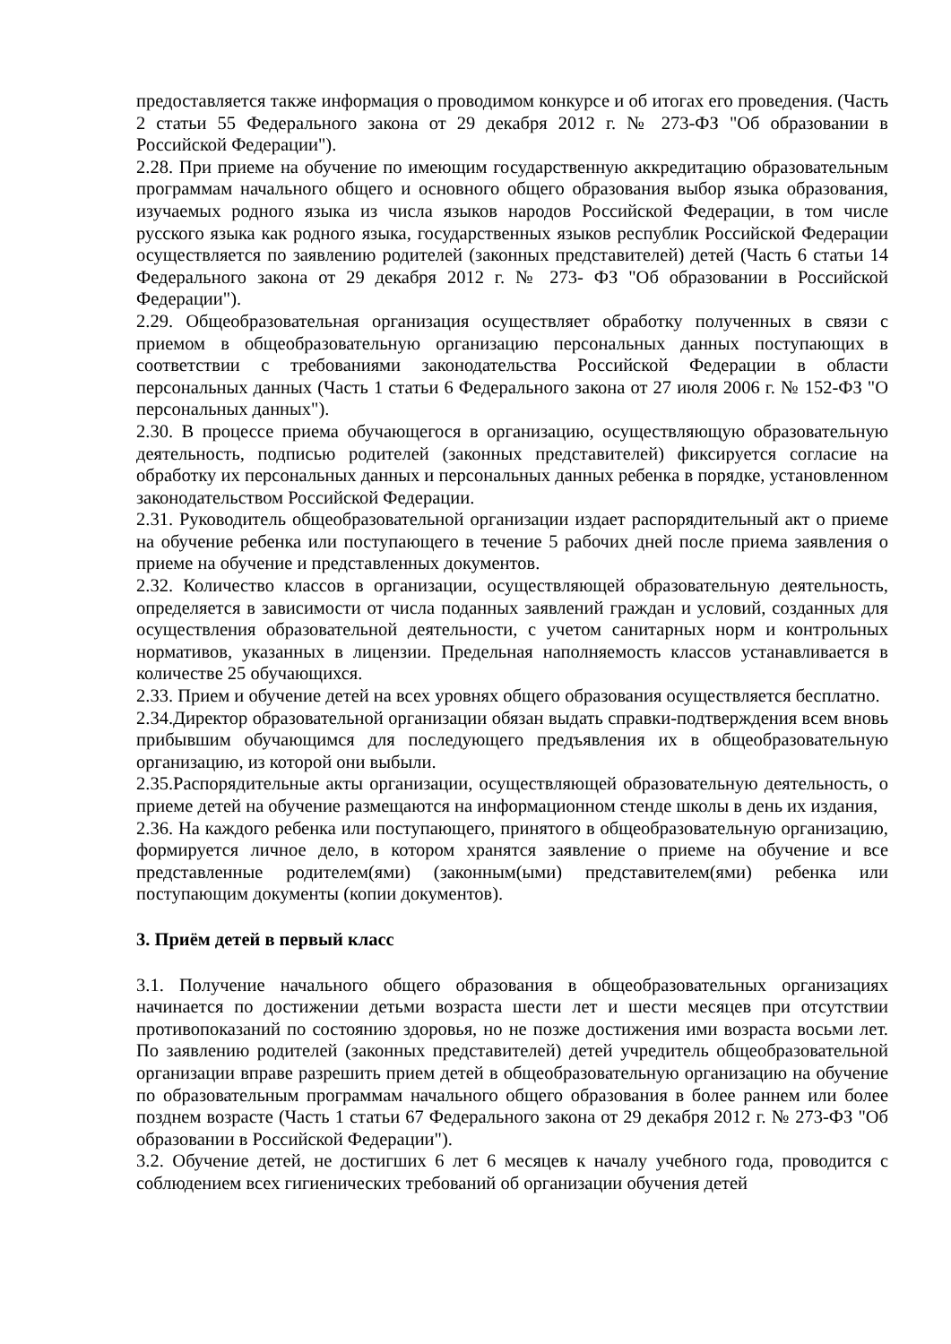предоставляется также информация о проводимом конкурсе и об итогах его проведения. (Часть 2 статьи 55 Федерального закона от 29 декабря 2012 г. № 273-ФЗ "Об образовании в Российской Федерации").
2.28. При приеме на обучение по имеющим государственную аккредитацию образовательным программам начального общего и основного общего образования выбор языка образования, изучаемых родного языка из числа языков народов Российской Федерации, в том числе русского языка как родного языка, государственных языков республик Российской Федерации осуществляется по заявлению родителей (законных представителей) детей (Часть 6 статьи 14 Федерального закона от 29 декабря 2012 г. № 273- ФЗ "Об образовании в Российской Федерации").
2.29. Общеобразовательная организация осуществляет обработку полученных в связи с приемом в общеобразовательную организацию персональных данных поступающих в соответствии с требованиями законодательства Российской Федерации в области персональных данных (Часть 1 статьи 6 Федерального закона от 27 июля 2006 г. № 152-ФЗ "О персональных данных").
2.30. В процессе приема обучающегося в организацию, осуществляющую образовательную деятельность, подписью родителей (законных представителей) фиксируется согласие на обработку их персональных данных и персональных данных ребенка в порядке, установленном законодательством Российской Федерации.
2.31. Руководитель общеобразовательной организации издает распорядительный акт о приеме на обучение ребенка или поступающего в течение 5 рабочих дней после приема заявления о приеме на обучение и представленных документов.
2.32. Количество классов в организации, осуществляющей образовательную деятельность, определяется в зависимости от числа поданных заявлений граждан и условий, созданных для осуществления образовательной деятельности, с учетом санитарных норм и контрольных нормативов, указанных в лицензии. Предельная наполняемость классов устанавливается в количестве 25 обучающихся.
2.33. Прием и обучение детей на всех уровнях общего образования осуществляется бесплатно.
2.34.Директор образовательной организации обязан выдать справки-подтверждения всем вновь прибывшим обучающимся для последующего предъявления их в общеобразовательную организацию, из которой они выбыли.
2.35.Распорядительные акты организации, осуществляющей образовательную деятельность, о приеме детей на обучение размещаются на информационном стенде школы в день их издания,
2.36. На каждого ребенка или поступающего, принятого в общеобразовательную организацию, формируется личное дело, в котором хранятся заявление о приеме на обучение и все представленные родителем(ями) (законным(ыми) представителем(ями) ребенка или поступающим документы (копии документов).
3. Приём детей в первый класс
3.1. Получение начального общего образования в общеобразовательных организациях начинается по достижении детьми возраста шести лет и шести месяцев при отсутствии противопоказаний по состоянию здоровья, но не позже достижения ими возраста восьми лет. По заявлению родителей (законных представителей) детей учредитель общеобразовательной организации вправе разрешить прием детей в общеобразовательную организацию на обучение по образовательным программам начального общего образования в более раннем или более позднем возрасте (Часть 1 статьи 67 Федерального закона от 29 декабря 2012 г. № 273-ФЗ "Об образовании в Российской Федерации").
3.2. Обучение детей, не достигших 6 лет 6 месяцев к началу учебного года, проводится с соблюдением всех гигиенических требований об организации обучения детей